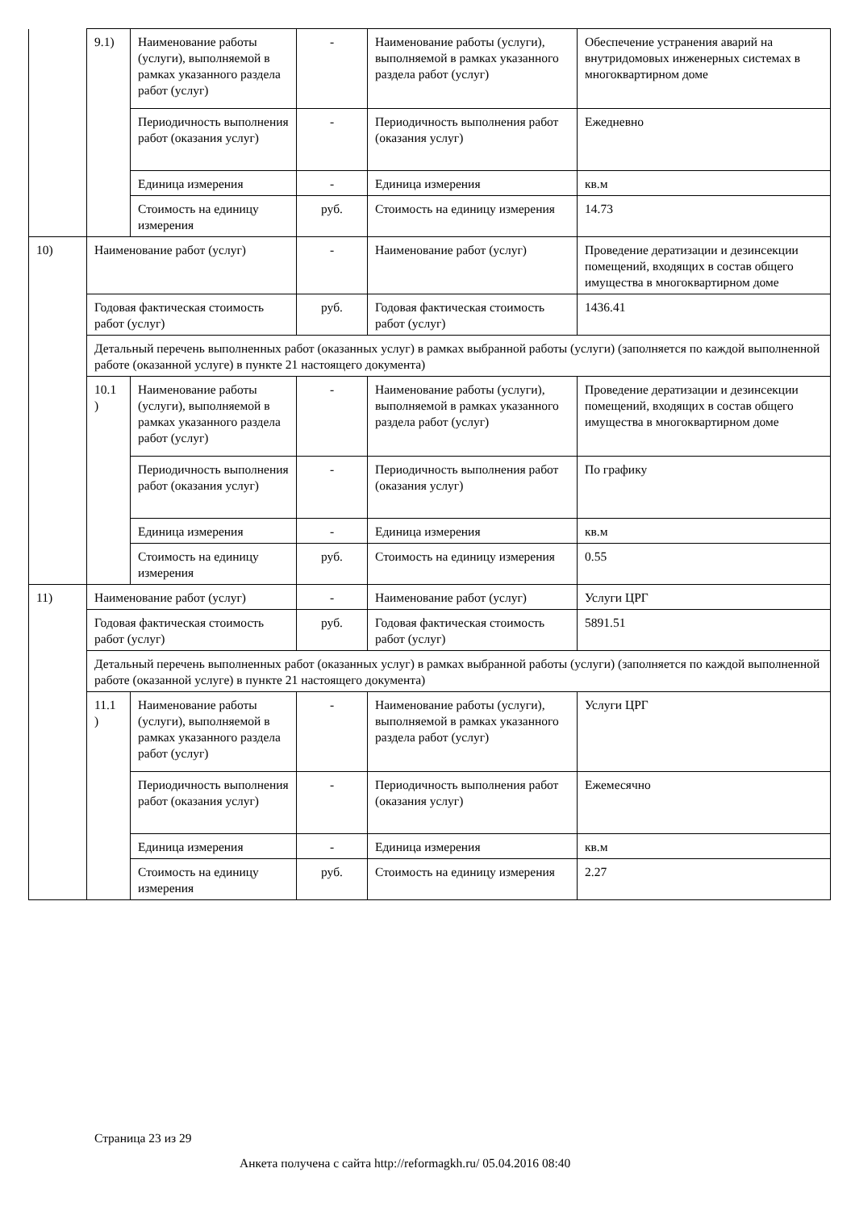| | 9.1) | Наименование работы (услуги), выполняемой в рамках указанного раздела работ (услуг) | - | Наименование работы (услуги), выполняемой в рамках указанного раздела работ (услуг) | Обеспечение устранения аварий на внутридомовых инженерных системах в многоквартирном доме |
| | | Периодичность выполнения работ (оказания услуг) | - | Периодичность выполнения работ (оказания услуг) | Ежедневно |
| | | Единица измерения | - | Единица измерения | кв.м |
| | | Стоимость на единицу измерения | руб. | Стоимость на единицу измерения | 14.73 |
| 10) | Наименование работ (услуг) | | - | Наименование работ (услуг) | Проведение дератизации и дезинсекции помещений, входящих в состав общего имущества в многоквартирном доме |
| | Годовая фактическая стоимость работ (услуг) | | руб. | Годовая фактическая стоимость работ (услуг) | 1436.41 |
| | Детальный перечень выполненных работ (оказанных услуг) в рамках выбранной работы (услуги) (заполняется по каждой выполненной работе (оказанной услуге) в пункте 21 настоящего документа) | | | | |
| | 10.1 ) | Наименование работы (услуги), выполняемой в рамках указанного раздела работ (услуг) | - | Наименование работы (услуги), выполняемой в рамках указанного раздела работ (услуг) | Проведение дератизации и дезинсекции помещений, входящих в состав общего имущества в многоквартирном доме |
| | | Периодичность выполнения работ (оказания услуг) | - | Периодичность выполнения работ (оказания услуг) | По графику |
| | | Единица измерения | - | Единица измерения | кв.м |
| | | Стоимость на единицу измерения | руб. | Стоимость на единицу измерения | 0.55 |
| 11) | Наименование работ (услуг) | | - | Наименование работ (услуг) | Услуги ЦРГ |
| | Годовая фактическая стоимость работ (услуг) | | руб. | Годовая фактическая стоимость работ (услуг) | 5891.51 |
| | Детальный перечень выполненных работ (оказанных услуг) в рамках выбранной работы (услуги) (заполняется по каждой выполненной работе (оказанной услуге) в пункте 21 настоящего документа) | | | | |
| | 11.1 ) | Наименование работы (услуги), выполняемой в рамках указанного раздела работ (услуг) | - | Наименование работы (услуги), выполняемой в рамках указанного раздела работ (услуг) | Услуги ЦРГ |
| | | Периодичность выполнения работ (оказания услуг) | - | Периодичность выполнения работ (оказания услуг) | Ежемесячно |
| | | Единица измерения | - | Единица измерения | кв.м |
| | | Стоимость на единицу измерения | руб. | Стоимость на единицу измерения | 2.27 |
Страница 23 из 29
Анкета получена с сайта http://reformagkh.ru/ 05.04.2016 08:40